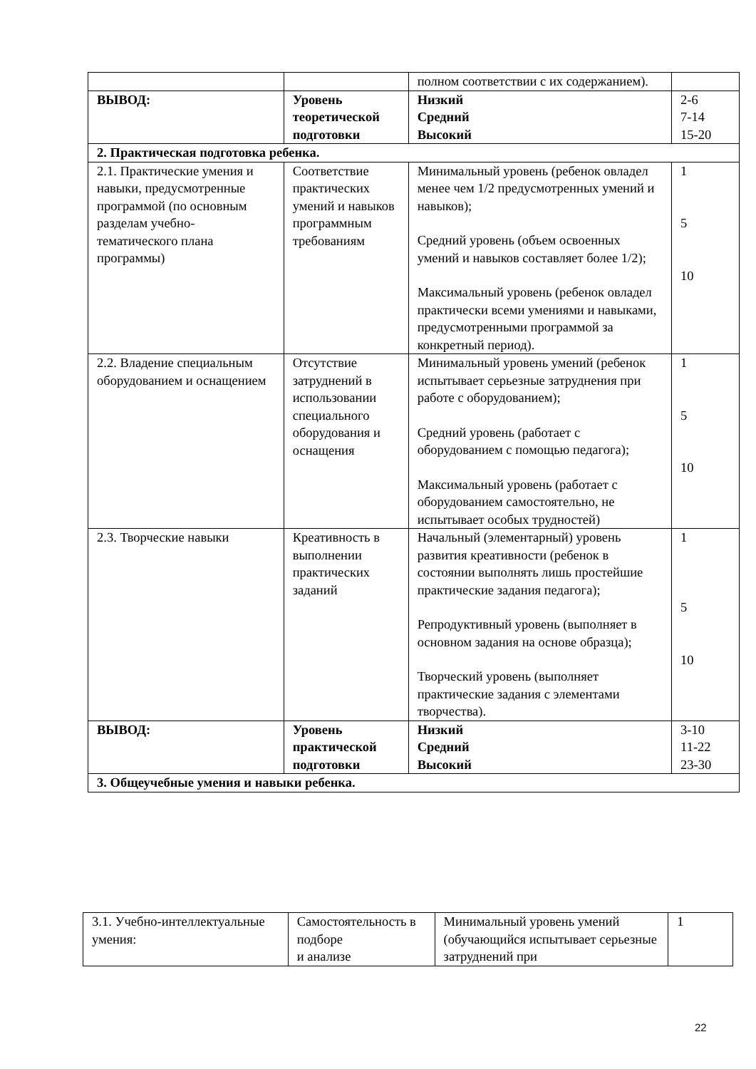| | | полном соответствии с их содержанием). | |
| ВЫВОД: | Уровень теоретической подготовки | Низкий Средний Высокий | 2-6 7-14 15-20 |
| 2. Практическая подготовка ребенка. | | | |
| 2.1. Практические умения и навыки, предусмотренные программой (по основным разделам учебно-тематического плана программы) | Соответствие практических умений и навыков программным требованиям | Минимальный уровень (ребенок овладел менее чем 1/2 предусмотренных умений и навыков); Средний уровень (объем освоенных умений и навыков составляет более 1/2); Максимальный уровень (ребенок овладел практически всеми умениями и навыками, предусмотренными программой за конкретный период). | 1 5 10 |
| 2.2. Владение специальным оборудованием и оснащением | Отсутствие затруднений в использовании специального оборудования и оснащения | Минимальный уровень умений (ребенок испытывает серьезные затруднения при работе с оборудованием); Средний уровень (работает с оборудованием с помощью педагога); Максимальный уровень (работает с оборудованием самостоятельно, не испытывает особых трудностей) | 1 5 10 |
| 2.3. Творческие навыки | Креативность в выполнении практических заданий | Начальный (элементарный) уровень развития креативности (ребенок в состоянии выполнять лишь простейшие практические задания педагога); Репродуктивный уровень (выполняет в основном задания на основе образца); Творческий уровень (выполняет практические задания с элементами творчества). | 1 5 10 |
| ВЫВОД: | Уровень практической подготовки | Низкий Средний Высокий | 3-10 11-22 23-30 |
| 3. Общеучебные умения и навыки ребенка. | | | |
| 3.1. Учебно-интеллектуальные умения: | Самостоятельность в подборе и анализе | Минимальный уровень умений (обучающийся испытывает серьезные затруднений при | 1 |
22